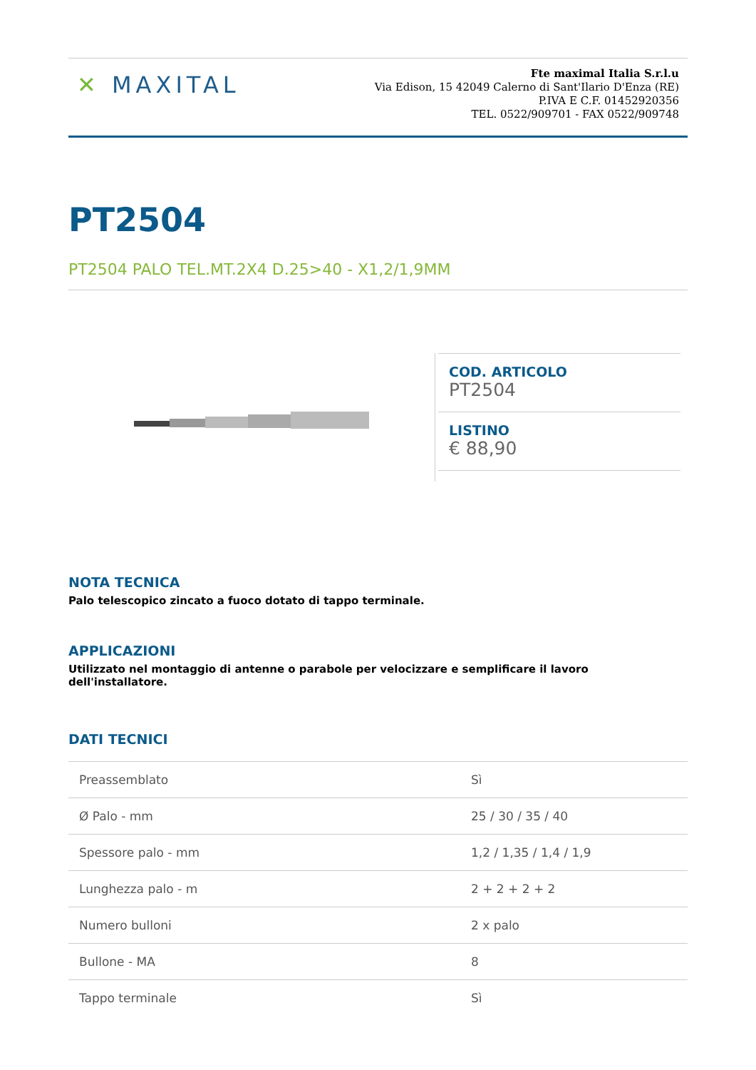✕ MAXITAL
Fte maximal Italia S.r.l.u
Via Edison, 15 42049 Calerno di Sant'Ilario D'Enza (RE)
P.IVA E C.F. 01452920356
TEL. 0522/909701 - FAX 0522/909748
PT2504
PT2504 PALO TEL.MT.2X4 D.25>40 - X1,2/1,9MM
COD. ARTICOLO
PT2504
LISTINO
€ 88,90
NOTA TECNICA
Palo telescopico zincato a fuoco dotato di tappo terminale.
APPLICAZIONI
Utilizzato nel montaggio di antenne o parabole per velocizzare e semplificare il lavoro dell'installatore.
DATI TECNICI
| Preassemblato | Sì |
| Ø Palo - mm | 25 / 30 / 35 / 40 |
| Spessore palo - mm | 1,2 / 1,35 / 1,4 / 1,9 |
| Lunghezza palo - m | 2 + 2 + 2 + 2 |
| Numero bulloni | 2 x palo |
| Bullone - MA | 8 |
| Tappo terminale | Sì |